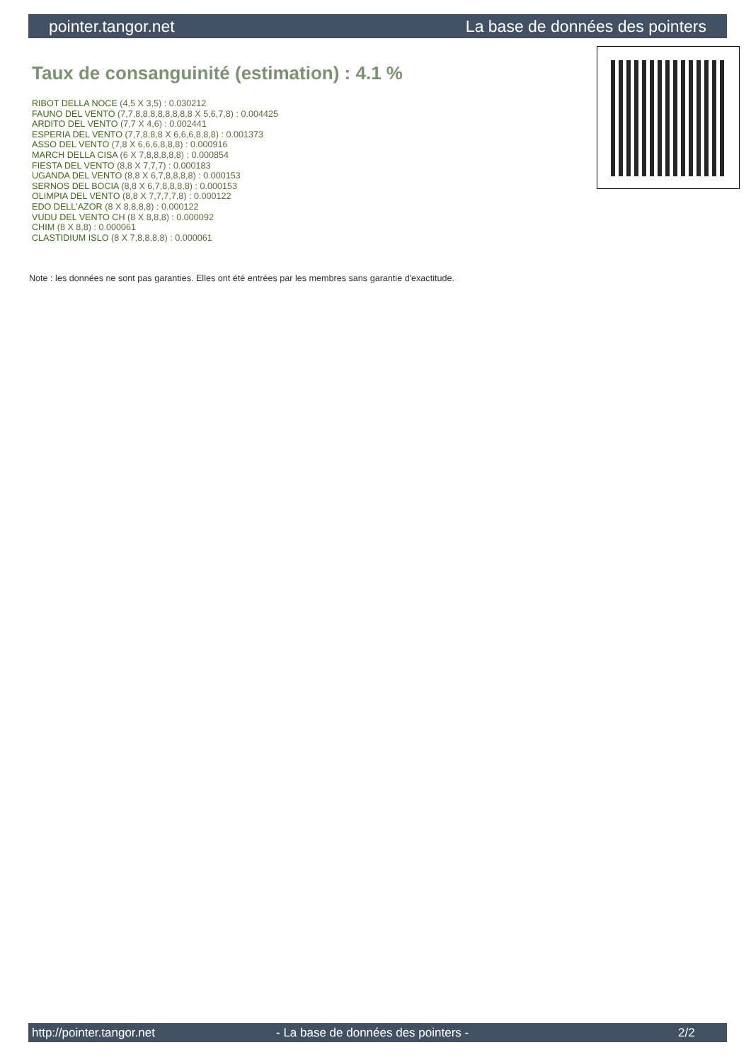pointer.tangor.net La base de données des pointers
Taux de consanguinité (estimation) : 4.1 %
RIBOT DELLA NOCE (4,5 X 3,5) : 0.030212
FAUNO DEL VENTO (7,7,8,8,8,8,8,8,8,8 X 5,6,7,8) : 0.004425
ARDITO DEL VENTO (7,7 X 4,6) : 0.002441
ESPERIA DEL VENTO (7,7,8,8,8 X 6,6,6,8,8,8) : 0.001373
ASSO DEL VENTO (7,8 X 6,6,6,8,8,8) : 0.000916
MARCH DELLA CISA (6 X 7,8,8,8,8,8) : 0.000854
FIESTA DEL VENTO (8,8 X 7,7,7) : 0.000183
UGANDA DEL VENTO (8,8 X 6,7,8,8,8,8) : 0.000153
SERNOS DEL BOCIA (8,8 X 6,7,8,8,8,8) : 0.000153
OLIMPIA DEL VENTO (8,8 X 7,7,7,7,8) : 0.000122
EDO DELL'AZOR (8 X 8,8,8,8) : 0.000122
VUDU DEL VENTO CH (8 X 8,8,8) : 0.000092
CHIM (8 X 8,8) : 0.000061
CLASTIDIUM ISLO (8 X 7,8,8,8,8) : 0.000061
Note : les données ne sont pas garanties. Elles ont été entrées par les membres sans garantie d'exactitude.
http://pointer.tangor.net - La base de données des pointers - 2/2